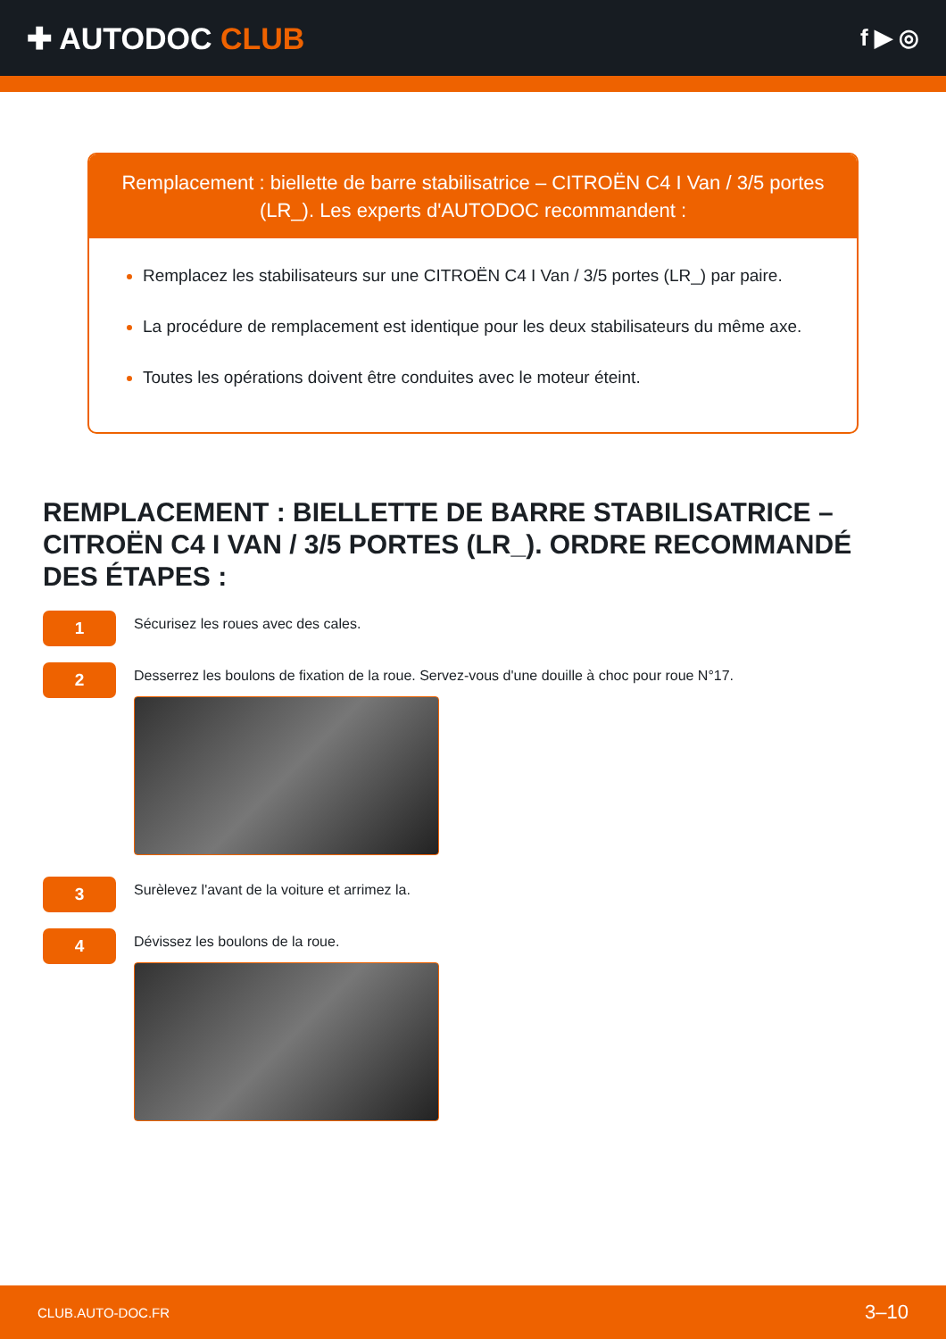✚ AUTODOC CLUB
f ▶ ◎
Remplacement : biellette de barre stabilisatrice – CITROËN C4 I Van / 3/5 portes (LR_). Les experts d'AUTODOC recommandent :
Remplacez les stabilisateurs sur une CITROËN C4 I Van / 3/5 portes (LR_) par paire.
La procédure de remplacement est identique pour les deux stabilisateurs du même axe.
Toutes les opérations doivent être conduites avec le moteur éteint.
REMPLACEMENT : BIELLETTE DE BARRE STABILISATRICE – CITROËN C4 I VAN / 3/5 PORTES (LR_). ORDRE RECOMMANDÉ DES ÉTAPES :
1
Sécurisez les roues avec des cales.
2
Desserrez les boulons de fixation de la roue. Servez-vous d'une douille à choc pour roue N°17.
3
Surèlevez l'avant de la voiture et arrimez la.
4
Dévissez les boulons de la roue.
CLUB.AUTO-DOC.FR 3–10